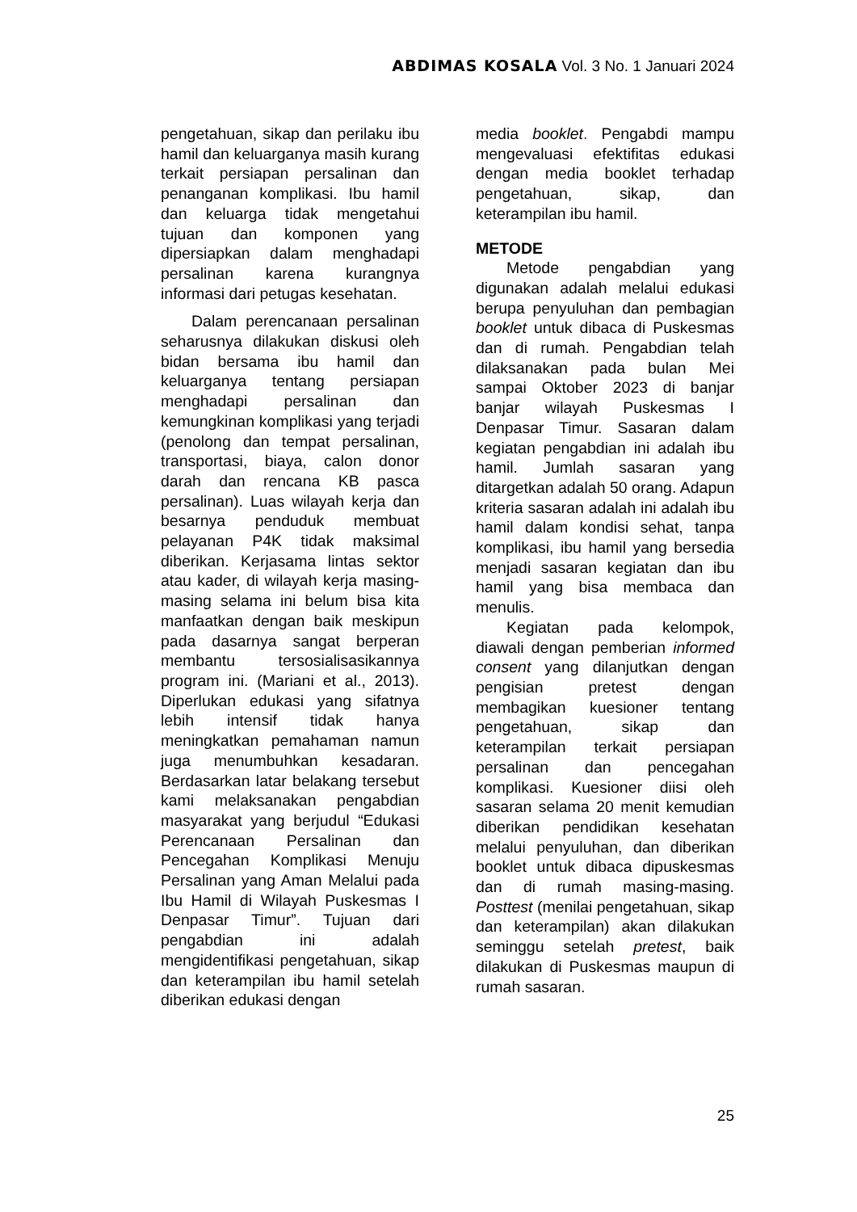ABDIMAS KOSALA Vol. 3 No. 1 Januari 2024
pengetahuan, sikap dan perilaku ibu hamil dan keluarganya masih kurang terkait persiapan persalinan dan penanganan komplikasi. Ibu hamil dan keluarga tidak mengetahui tujuan dan komponen yang dipersiapkan dalam menghadapi persalinan karena kurangnya informasi dari petugas kesehatan.
Dalam perencanaan persalinan seharusnya dilakukan diskusi oleh bidan bersama ibu hamil dan keluarganya tentang persiapan menghadapi persalinan dan kemungkinan komplikasi yang terjadi (penolong dan tempat persalinan, transportasi, biaya, calon donor darah dan rencana KB pasca persalinan). Luas wilayah kerja dan besarnya penduduk membuat pelayanan P4K tidak maksimal diberikan. Kerjasama lintas sektor atau kader, di wilayah kerja masing-masing selama ini belum bisa kita manfaatkan dengan baik meskipun pada dasarnya sangat berperan membantu tersosialisasikannya program ini. (Mariani et al., 2013). Diperlukan edukasi yang sifatnya lebih intensif tidak hanya meningkatkan pemahaman namun juga menumbuhkan kesadaran. Berdasarkan latar belakang tersebut kami melaksanakan pengabdian masyarakat yang berjudul “Edukasi Perencanaan Persalinan dan Pencegahan Komplikasi Menuju Persalinan yang Aman Melalui pada Ibu Hamil di Wilayah Puskesmas I Denpasar Timur”. Tujuan dari pengabdian ini adalah mengidentifikasi pengetahuan, sikap dan keterampilan ibu hamil setelah diberikan edukasi dengan
media booklet. Pengabdi mampu mengevaluasi efektifitas edukasi dengan media booklet terhadap pengetahuan, sikap, dan keterampilan ibu hamil.
METODE
Metode pengabdian yang digunakan adalah melalui edukasi berupa penyuluhan dan pembagian booklet untuk dibaca di Puskesmas dan di rumah. Pengabdian telah dilaksanakan pada bulan Mei sampai Oktober 2023 di banjar banjar wilayah Puskesmas I Denpasar Timur. Sasaran dalam kegiatan pengabdian ini adalah ibu hamil. Jumlah sasaran yang ditargetkan adalah 50 orang. Adapun kriteria sasaran adalah ini adalah ibu hamil dalam kondisi sehat, tanpa komplikasi, ibu hamil yang bersedia menjadi sasaran kegiatan dan ibu hamil yang bisa membaca dan menulis.
Kegiatan pada kelompok, diawali dengan pemberian informed consent yang dilanjutkan dengan pengisian pretest dengan membagikan kuesioner tentang pengetahuan, sikap dan keterampilan terkait persiapan persalinan dan pencegahan komplikasi. Kuesioner diisi oleh sasaran selama 20 menit kemudian diberikan pendidikan kesehatan melalui penyuluhan, dan diberikan booklet untuk dibaca dipuskesmas dan di rumah masing-masing. Posttest (menilai pengetahuan, sikap dan keterampilan) akan dilakukan seminggu setelah pretest, baik dilakukan di Puskesmas maupun di rumah sasaran.
25